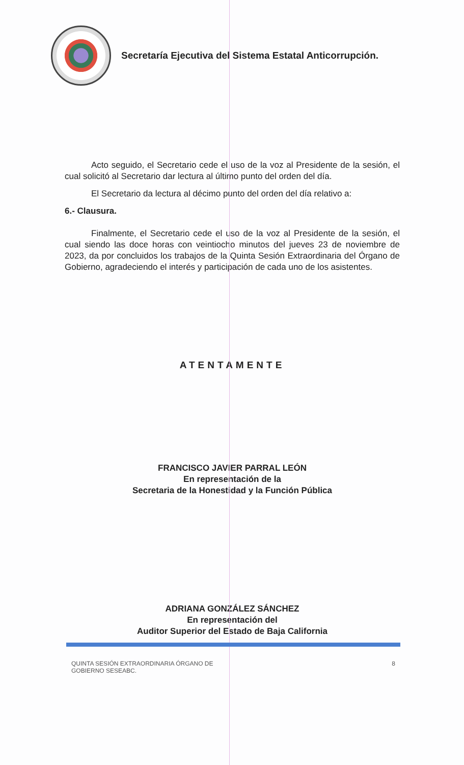Secretaría Ejecutiva del Sistema Estatal Anticorrupción.
Acto seguido, el Secretario cede el uso de la voz al Presidente de la sesión, el cual solicitó al Secretario dar lectura al último punto del orden del día.
El Secretario da lectura al décimo punto del orden del día relativo a:
6.- Clausura.
Finalmente, el Secretario cede el uso de la voz al Presidente de la sesión, el cual siendo las doce horas con veintiocho minutos del jueves 23 de noviembre de 2023, da por concluidos los trabajos de la Quinta Sesión Extraordinaria del Órgano de Gobierno, agradeciendo el interés y participación de cada uno de los asistentes.
ATENTAMENTE
FRANCISCO JAVIER PARRAL LEÓN
En representación de la
Secretaria de la Honestidad y la Función Pública
ADRIANA GONZÁLEZ SÁNCHEZ
En representación del
Auditor Superior del Estado de Baja California
QUINTA SESIÓN EXTRAORDINARIA ÓRGANO DE
GOBIERNO SESEABC.
8